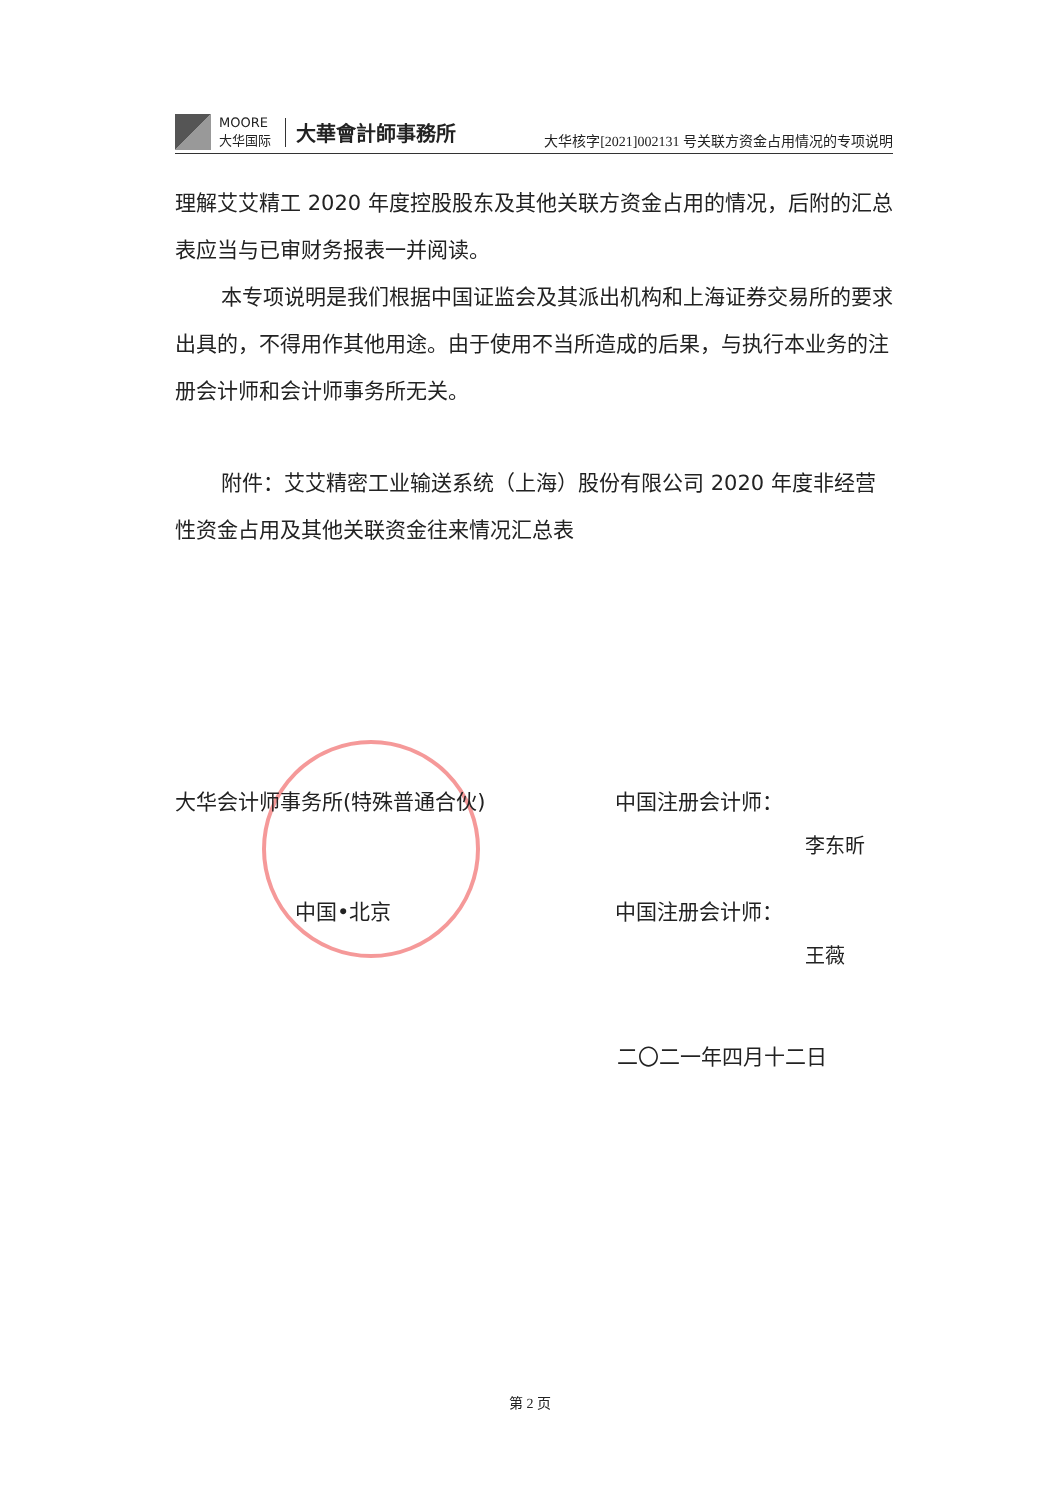MOORE
大华国际
大華會計師事務所
大华核字[2021]002131 号关联方资金占用情况的专项说明
理解艾艾精工 2020 年度控股股东及其他关联方资金占用的情况，后附的汇总表应当与已审财务报表一并阅读。
本专项说明是我们根据中国证监会及其派出机构和上海证券交易所的要求出具的，不得用作其他用途。由于使用不当所造成的后果，与执行本业务的注册会计师和会计师事务所无关。
附件：艾艾精密工业输送系统（上海）股份有限公司 2020 年度非经营性资金占用及其他关联资金往来情况汇总表
大华会计师事务所(特殊普通合伙) 中国注册会计师：
李东昕
中国•北京 中国注册会计师：
王薇
二〇二一年四月十二日
第 2 页